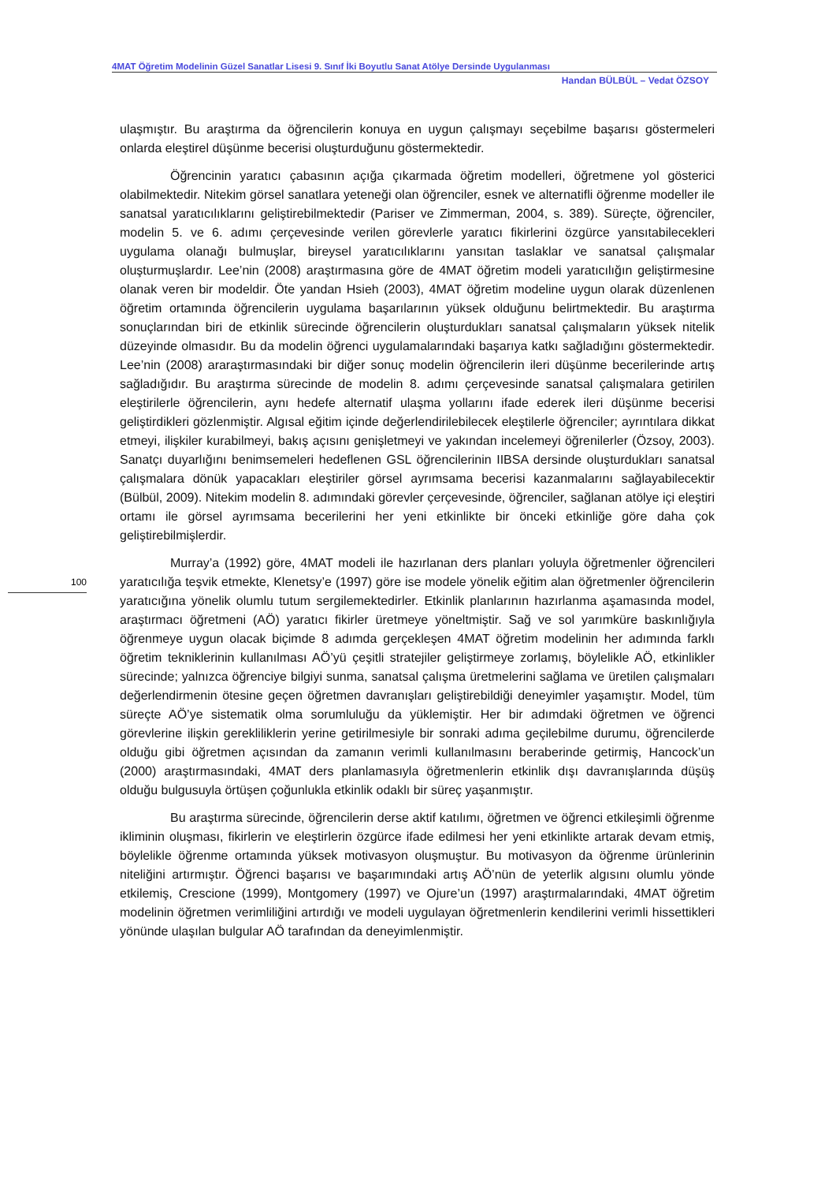4MAT Öğretim Modelinin Güzel Sanatlar Lisesi 9. Sınıf İki Boyutlu Sanat Atölye Dersinde Uygulanması
Handan BÜLBÜL – Vedat ÖZSOY
ulaşmıştır. Bu araştırma da öğrencilerin konuya en uygun çalışmayı seçebilme başarısı göstermeleri onlarda eleştirel düşünme becerisi oluşturduğunu göstermektedir.
Öğrencinin yaratıcı çabasının açığa çıkarmada öğretim modelleri, öğretmene yol gösterici olabilmektedir. Nitekim görsel sanatlara yeteneği olan öğrenciler, esnek ve alternatifli öğrenme modeller ile sanatsal yaratıcılıklarını geliştirebilmektedir (Pariser ve Zimmerman, 2004, s. 389). Süreçte, öğrenciler, modelin 5. ve 6. adımı çerçevesinde verilen görevlerle yaratıcı fikirlerini özgürce yansıtabilecekleri uygulama olanağı bulmuşlar, bireysel yaratıcılıklarını yansıtan taslaklar ve sanatsal çalışmalar oluşturmuşlardır. Lee’nin (2008) araştırmasına göre de 4MAT öğretim modeli yaratıcılığın geliştirmesine olanak veren bir modeldir. Öte yandan Hsieh (2003), 4MAT öğretim modeline uygun olarak düzenlenen öğretim ortamında öğrencilerin uygulama başarılarının yüksek olduğunu belirtmektedir. Bu araştırma sonuçlarından biri de etkinlik sürecinde öğrencilerin oluşturdukları sanatsal çalışmaların yüksek nitelik düzeyinde olmasıdır. Bu da modelin öğrenci uygulamalarındaki başarıya katkı sağladığını göstermektedir. Lee’nin (2008) araraştırmasındaki bir diğer sonuç modelin öğrencilerin ileri düşünme becerilerinde artış sağladığıdır. Bu araştırma sürecinde de modelin 8. adımı çerçevesinde sanatsal çalışmalara getirilen eleştirilerle öğrencilerin, aynı hedefe alternatif ulaşma yollarını ifade ederek ileri düşünme becerisi geliştirdikleri gözlenmiştir. Algısal eğitim içinde değerlendirilebilecek eleştilerle öğrenciler; ayrıntılara dikkat etmeyi, ilişkiler kurabilmeyi, bakış açısını genişletmeyi ve yakından incelemeyi öğrenilerler (Özsoy, 2003). Sanatçı duyarlığını benimsemeleri hedeflenen GSL öğrencilerinin IIBSA dersinde oluşturdukları sanatsal çalışmalara dönük yapacakları eleştiriler görsel ayrımsama becerisi kazanmalarını sağlayabilecektir (Bülbül, 2009). Nitekim modelin 8. adımındaki görevler çerçevesinde, öğrenciler, sağlanan atölye içi eleştiri ortamı ile görsel ayrımsama becerilerini her yeni etkinlikte bir önceki etkinliğe göre daha çok geliştirebilmişlerdir.
Murray’a (1992) göre, 4MAT modeli ile hazırlanan ders planları yoluyla öğretmenler öğrencileri yaratıcılığa teşvik etmekte, Klenetsy’e (1997) göre ise modele yönelik eğitim alan öğretmenler öğrencilerin yaratıcığına yönelik olumlu tutum sergilemektedirler. Etkinlik planlarının hazırlanma aşamasında model, araştırmacı öğretmeni (AÖ) yaratıcı fikirler üretmeye yöneltmiştir. Sağ ve sol yarımküre baskınlığıyla öğrenmeye uygun olacak biçimde 8 adımda gerçekleşen 4MAT öğretim modelinin her adımında farklı öğretim tekniklerinin kullanılması AÖ’yü çeşitli stratejiler geliştirmeye zorlamış, böylelikle AÖ, etkinlikler sürecinde; yalnızca öğrenciye bilgiyi sunma, sanatsal çalışma üretmelerini sağlama ve üretilen çalışmaları değerlendirmenin ötesine geçen öğretmen davranışları geliştirebildiği deneyimler yaşamıştır. Model, tüm süreçte AÖ’ye sistematik olma sorumluluğu da yüklemiştir. Her bir adımdaki öğretmen ve öğrenci görevlerine ilişkin gerekliliklerin yerine getirilmesiyle bir sonraki adıma geçilebilme durumu, öğrencilerde olduğu gibi öğretmen açısından da zamanın verimli kullanılmasını beraberinde getirmiş, Hancock’un (2000) araştırmasındaki, 4MAT ders planlamasıyla öğretmenlerin etkinlik dışı davranışlarında düşüş olduğu bulgusuyla örtüşen çoğunlukla etkinlik odaklı bir süreç yaşanmıştır.
Bu araştırma sürecinde, öğrencilerin derse aktif katılımı, öğretmen ve öğrenci etkileşimli öğrenme ikliminin oluşması, fikirlerin ve eleştirlerin özgürce ifade edilmesi her yeni etkinlikte artarak devam etmiş, böylelikle öğrenme ortamında yüksek motivasyon oluşmuştur. Bu motivasyon da öğrenme ürünlerinin niteliğini artırmıştır. Öğrenci başarısı ve başarımındaki artış AÖ’nün de yeterlik algısını olumlu yönde etkilemiş, Crescione (1999), Montgomery (1997) ve Ojure’un (1997) araştırmalarındaki, 4MAT öğretim modelinin öğretmen verimliliğini artırdığı ve modeli uygulayan öğretmenlerin kendilerini verimli hissettikleri yönünde ulaşılan bulgular AÖ tarafından da deneyimlenmiştir.
100